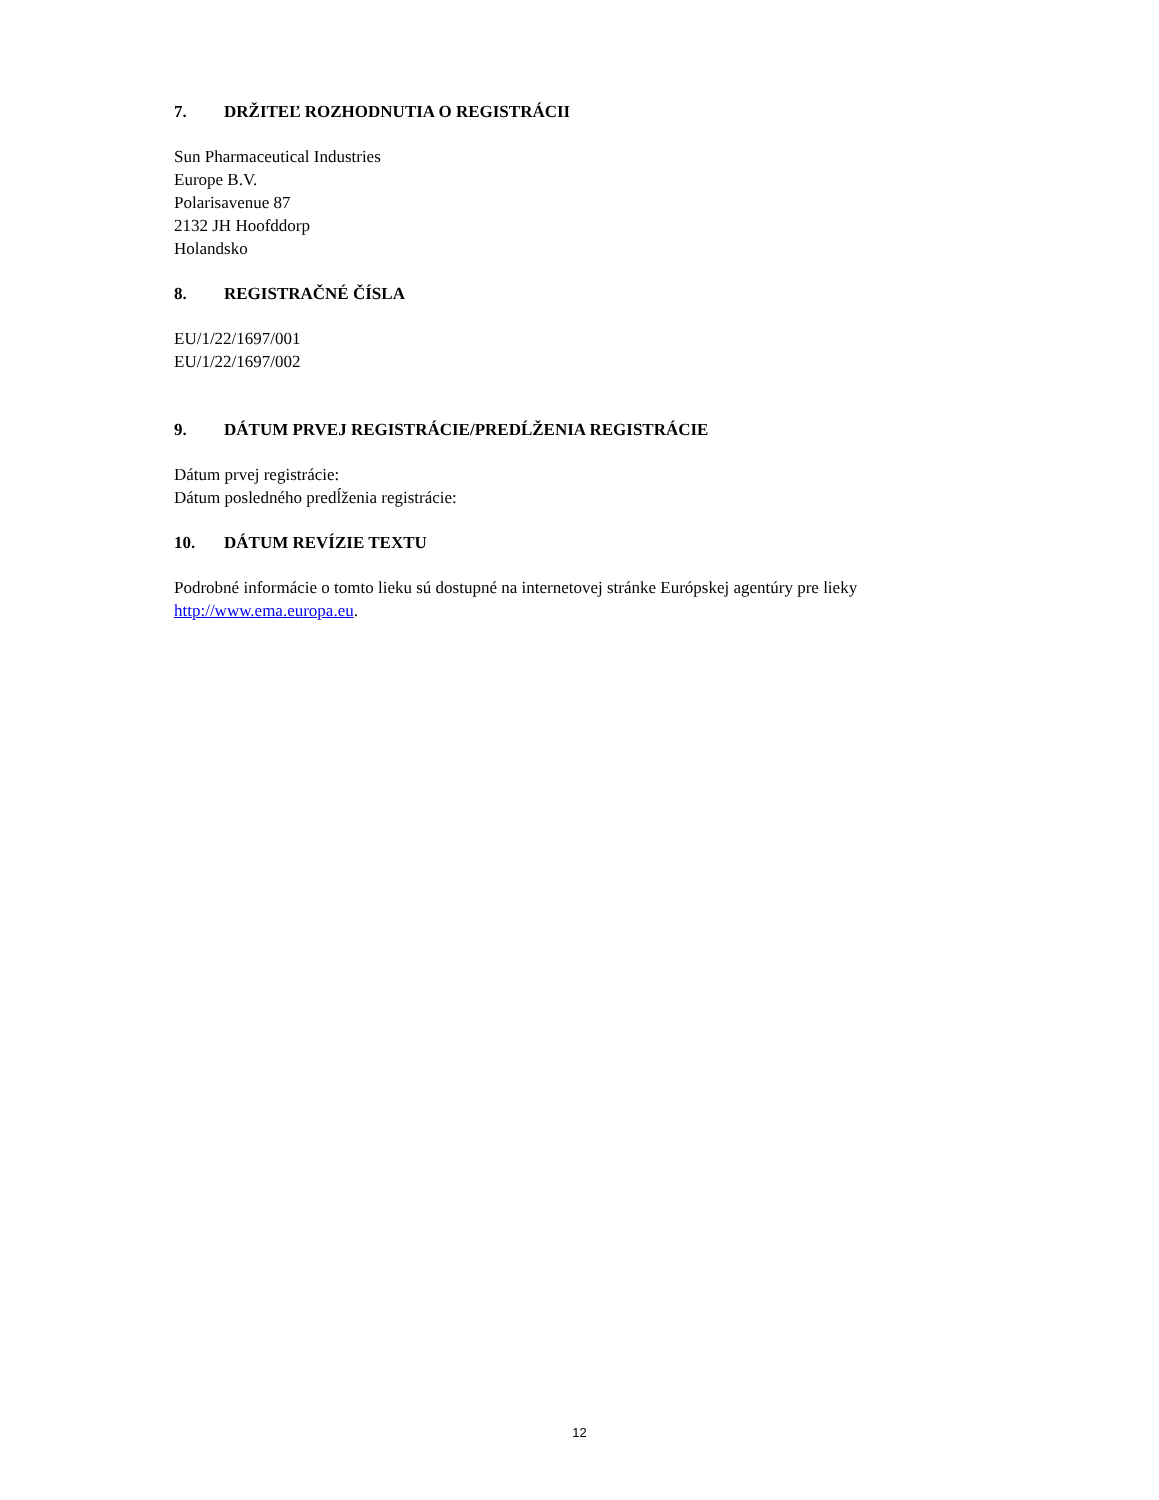7. DRŽITEĽ ROZHODNUTIA O REGISTRÁCII
Sun Pharmaceutical Industries
Europe B.V.
Polarisavenue 87
2132 JH Hoofddorp
Holandsko
8. REGISTRAČNÉ ČÍSLA
EU/1/22/1697/001
EU/1/22/1697/002
9. DÁTUM PRVEJ REGISTRÁCIE/PREDĹŽENIA REGISTRÁCIE
Dátum prvej registrácie:
Dátum posledného predĺženia registrácie:
10. DÁTUM REVÍZIE TEXTU
Podrobné informácie o tomto lieku sú dostupné na internetovej stránke Európskej agentúry pre lieky http://www.ema.europa.eu.
12